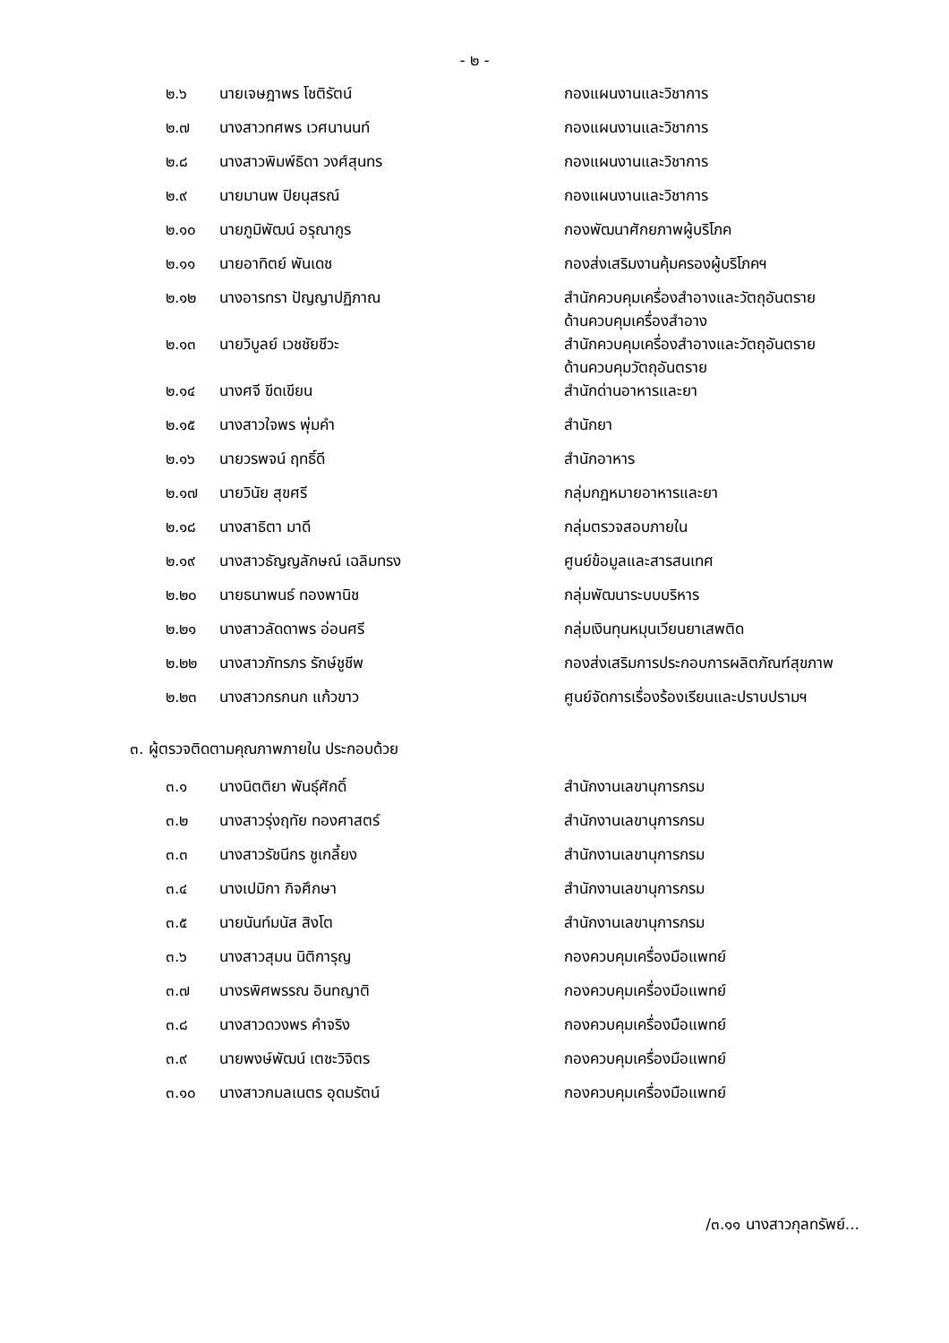- ๒ -
| ๒.๖ | นายเจษฎาพร โชติรัตน์ | กองแผนงานและวิชาการ |
| ๒.๗ | นางสาวทศพร เวศนานนท์ | กองแผนงานและวิชาการ |
| ๒.๘ | นางสาวพิมพ์ธิดา วงศ์สุนทร | กองแผนงานและวิชาการ |
| ๒.๙ | นายมานพ ปิยนุสรณ์ | กองแผนงานและวิชาการ |
| ๒.๑๐ | นายภูมิพัฒน์ อรุณากูร | กองพัฒนาศักยภาพผู้บริโภค |
| ๒.๑๑ | นายอาทิตย์ พันเดช | กองส่งเสริมงานคุ้มครองผู้บริโภคฯ |
| ๒.๑๒ | นางอารทรา ปัญญาปฏิภาณ | สำนักควบคุมเครื่องสำอางและวัตถุอันตราย ด้านควบคุมเครื่องสำอาง |
| ๒.๑๓ | นายวิบูลย์ เวชชัยชีวะ | สำนักควบคุมเครื่องสำอางและวัตถุอันตราย ด้านควบคุมวัตถุอันตราย |
| ๒.๑๔ | นางศจี ขีดเขียน | สำนักด่านอาหารและยา |
| ๒.๑๕ | นางสาวใจพร พุ่มคำ | สำนักยา |
| ๒.๑๖ | นายวรพจน์ ฤทธิ์ดี | สำนักอาหาร |
| ๒.๑๗ | นายวินัย สุขศรี | กลุ่มกฎหมายอาหารและยา |
| ๒.๑๘ | นางสาธิตา มาดี | กลุ่มตรวจสอบภายใน |
| ๒.๑๙ | นางสาวธัญญลักษณ์ เฉลิมทรง | ศูนย์ข้อมูลและสารสนเทศ |
| ๒.๒๐ | นายธนาพนธ์ ทองพานิช | กลุ่มพัฒนาระบบบริหาร |
| ๒.๒๑ | นางสาวลัดดาพร อ่อนศรี | กลุ่มเงินทุนหมุนเวียนยาเสพติด |
| ๒.๒๒ | นางสาวภัทรภร รักษ์ชูชีพ | กองส่งเสริมการประกอบการผลิตภัณฑ์สุขภาพ |
| ๒.๒๓ | นางสาวกรกนก แก้วขาว | ศูนย์จัดการเรื่องร้องเรียนและปราบปรามฯ |
| ๓. ผู้ตรวจติดตามคุณภาพภายใน ประกอบด้วย | | |
| ๓.๑ | นางนิตติยา พันธุ์ศักดิ์ | สำนักงานเลขานุการกรม |
| ๓.๒ | นางสาวรุ่งฤทัย ทองศาสตร์ | สำนักงานเลขานุการกรม |
| ๓.๓ | นางสาวรัชนีกร ชูเกลี้ยง | สำนักงานเลขานุการกรม |
| ๓.๔ | นางเปมิกา กิจศึกษา | สำนักงานเลขานุการกรม |
| ๓.๕ | นายนันท์มนัส สิงโต | สำนักงานเลขานุการกรม |
| ๓.๖ | นางสาวสุมน นิติการุญ | กองควบคุมเครื่องมือแพทย์ |
| ๓.๗ | นางรพิศพรรณ อินทญาติ | กองควบคุมเครื่องมือแพทย์ |
| ๓.๘ | นางสาวดวงพร คำจริง | กองควบคุมเครื่องมือแพทย์ |
| ๓.๙ | นายพงษ์พัฒน์ เตชะวิจิตร | กองควบคุมเครื่องมือแพทย์ |
| ๓.๑๐ | นางสาวกมลเนตร อุดมรัตน์ | กองควบคุมเครื่องมือแพทย์ |
/๓.๑๑ นางสาวกุลทรัพย์...